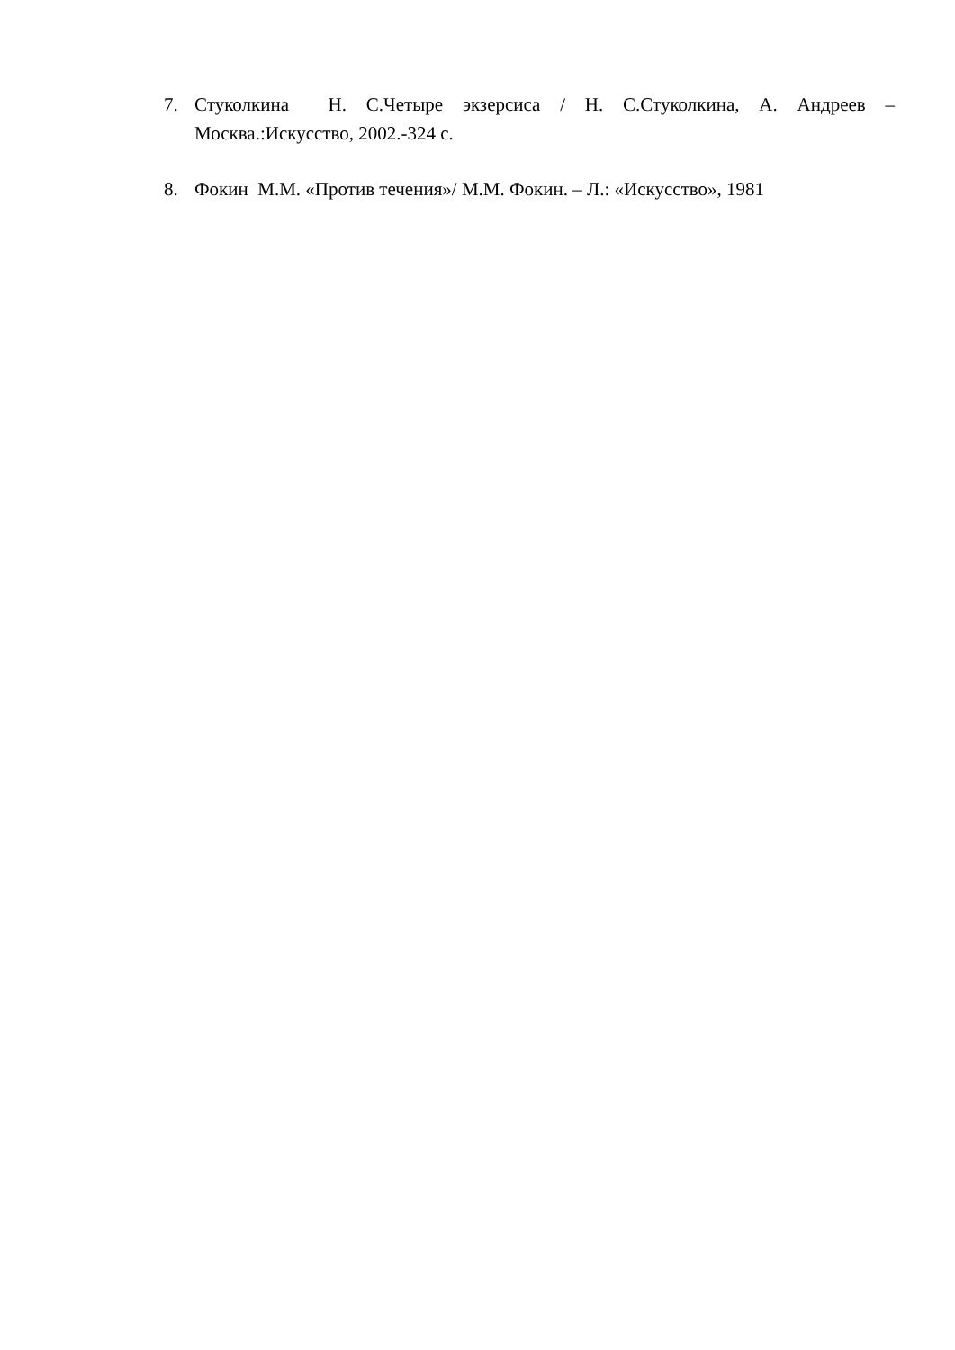7. Стуколкина Н. С.Четыре экзерсиса / Н. С.Стуколкина, А. Андреев – Москва.:Искусство, 2002.-324 с.
8. Фокин М.М. «Против течения»/ М.М. Фокин. – Л.: «Искусство», 1981